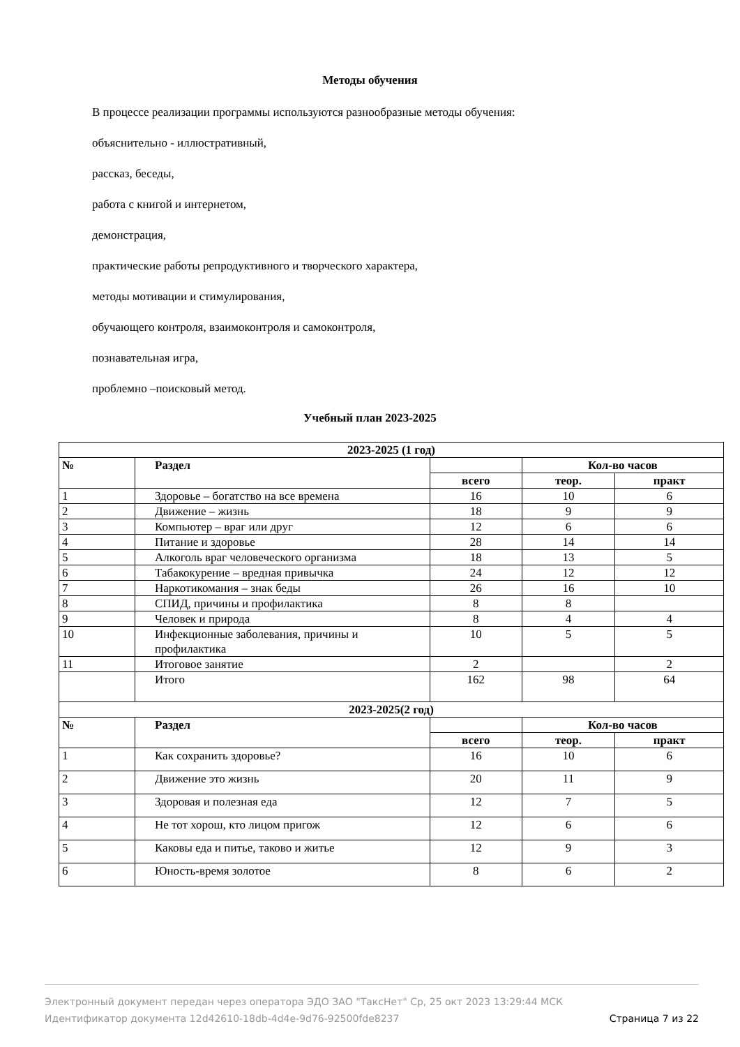Методы обучения
В процессе реализации программы используются разнообразные методы обучения:
объяснительно - иллюстративный,
рассказ, беседы,
работа с книгой и интернетом,
демонстрация,
практические работы репродуктивного и творческого характера,
методы мотивации и стимулирования,
обучающего контроля, взаимоконтроля и самоконтроля,
познавательная игра,
проблемно –поисковый метод.
Учебный план 2023-2025
| 2023-2025 (1 год) | | | | |
| --- | --- | --- | --- | --- |
| № | Раздел | | Кол-во часов | |
| | | всего | теор. | практ |
| 1 | Здоровье – богатство на все времена | 16 | 10 | 6 |
| 2 | Движение – жизнь | 18 | 9 | 9 |
| 3 | Компьютер – враг или друг | 12 | 6 | 6 |
| 4 | Питание и здоровье | 28 | 14 | 14 |
| 5 | Алкоголь враг человеческого организма | 18 | 13 | 5 |
| 6 | Табакокурение – вредная привычка | 24 | 12 | 12 |
| 7 | Наркотикомания – знак беды | 26 | 16 | 10 |
| 8 | СПИД, причины и профилактика | 8 | 8 | |
| 9 | Человек и природа | 8 | 4 | 4 |
| 10 | Инфекционные заболевания, причины и профилактика | 10 | 5 | 5 |
| 11 | Итоговое занятие | 2 | | 2 |
| | Итого | 162 | 98 | 64 |
| 2023-2025(2 год) | | | | |
| № | Раздел | | Кол-во часов | |
| | | всего | теор. | практ |
| 1 | Как сохранить здоровье? | 16 | 10 | 6 |
| 2 | Движение это жизнь | 20 | 11 | 9 |
| 3 | Здоровая и полезная еда | 12 | 7 | 5 |
| 4 | Не тот хорош, кто лицом пригож | 12 | 6 | 6 |
| 5 | Каковы еда и питье, таково и житье | 12 | 9 | 3 |
| 6 | Юность-время золотое | 8 | 6 | 2 |
Электронный документ передан через оператора ЭДО ЗАО "ТаксНет" Ср, 25 окт 2023 13:29:44 МСК
Идентификатор документа 12d42610-18db-4d4e-9d76-92500fde8237 Страница 7 из 22